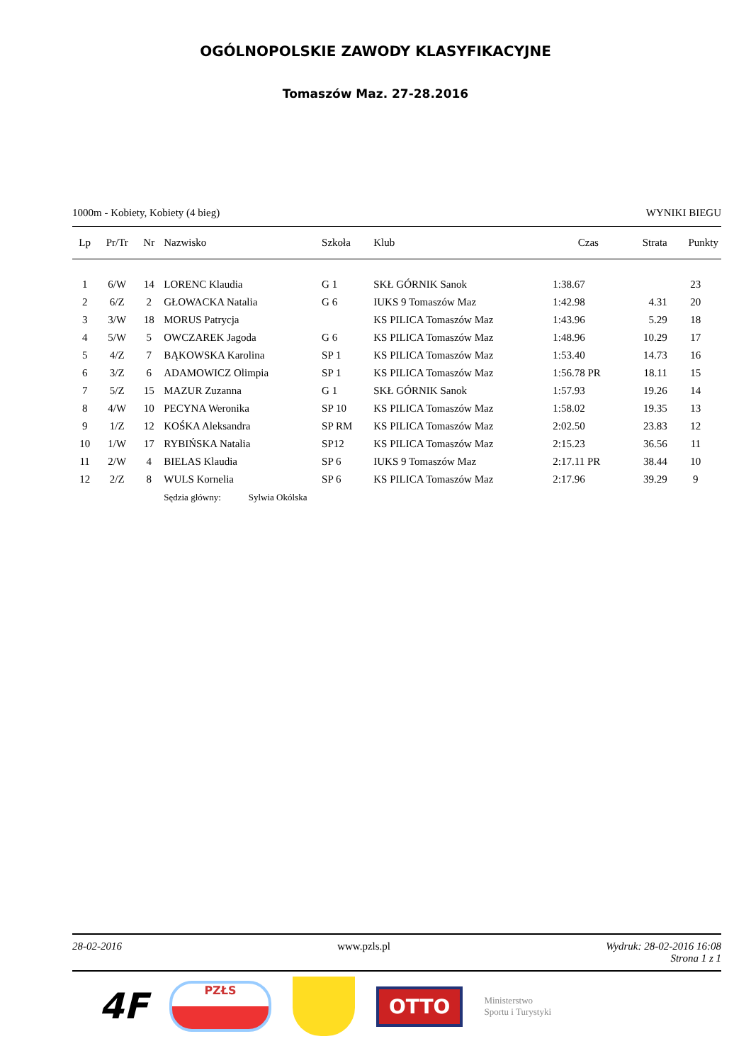OGÓLNOPOLSKIE ZAWODY KLASYFIKACYJNE
Tomaszów Maz. 27-28.2016
1000m - Kobiety, Kobiety (4 bieg) WYNIKI BIEGU
| Lp | Pr/Tr | Nr | Nazwisko | Szkoła | Klub | Czas | Strata | Punkty |
| --- | --- | --- | --- | --- | --- | --- | --- | --- |
| 1 | 6/W | 14 | LORENC Klaudia | G 1 | SKŁ GÓRNIK Sanok | 1:38.67 | | 23 |
| 2 | 6/Z | 2 | GŁOWACKA Natalia | G 6 | IUKS 9 Tomaszów Maz | 1:42.98 | 4.31 | 20 |
| 3 | 3/W | 18 | MORUS Patrycja | | KS PILICA Tomaszów Maz | 1:43.96 | 5.29 | 18 |
| 4 | 5/W | 5 | OWCZAREK Jagoda | G 6 | KS PILICA Tomaszów Maz | 1:48.96 | 10.29 | 17 |
| 5 | 4/Z | 7 | BĄKOWSKA Karolina | SP 1 | KS PILICA Tomaszów Maz | 1:53.40 | 14.73 | 16 |
| 6 | 3/Z | 6 | ADAMOWICZ Olimpia | SP 1 | KS PILICA Tomaszów Maz | 1:56.78 PR | 18.11 | 15 |
| 7 | 5/Z | 15 | MAZUR Zuzanna | G 1 | SKŁ GÓRNIK Sanok | 1:57.93 | 19.26 | 14 |
| 8 | 4/W | 10 | PECYNA Weronika | SP 10 | KS PILICA Tomaszów Maz | 1:58.02 | 19.35 | 13 |
| 9 | 1/Z | 12 | KOŚKA Aleksandra | SP RM | KS PILICA Tomaszów Maz | 2:02.50 | 23.83 | 12 |
| 10 | 1/W | 17 | RYBIŃSKA Natalia | SP12 | KS PILICA Tomaszów Maz | 2:15.23 | 36.56 | 11 |
| 11 | 2/W | 4 | BIELAS Klaudia | SP 6 | IUKS 9 Tomaszów Maz | 2:17.11 PR | 38.44 | 10 |
| 12 | 2/Z | 8 | WULS Kornelia | SP 6 | KS PILICA Tomaszów Maz | 2:17.96 | 39.29 | 9 |
| | | | Sędzia główny: Sylwia Okólska | | | | | |
28-02-2016 www.pzls.pl Wydruk: 28-02-2016 16:08
Strona 1 z 1
4F
PZŁS
OTTO
Ministerstwo
Sportu i Turystyki